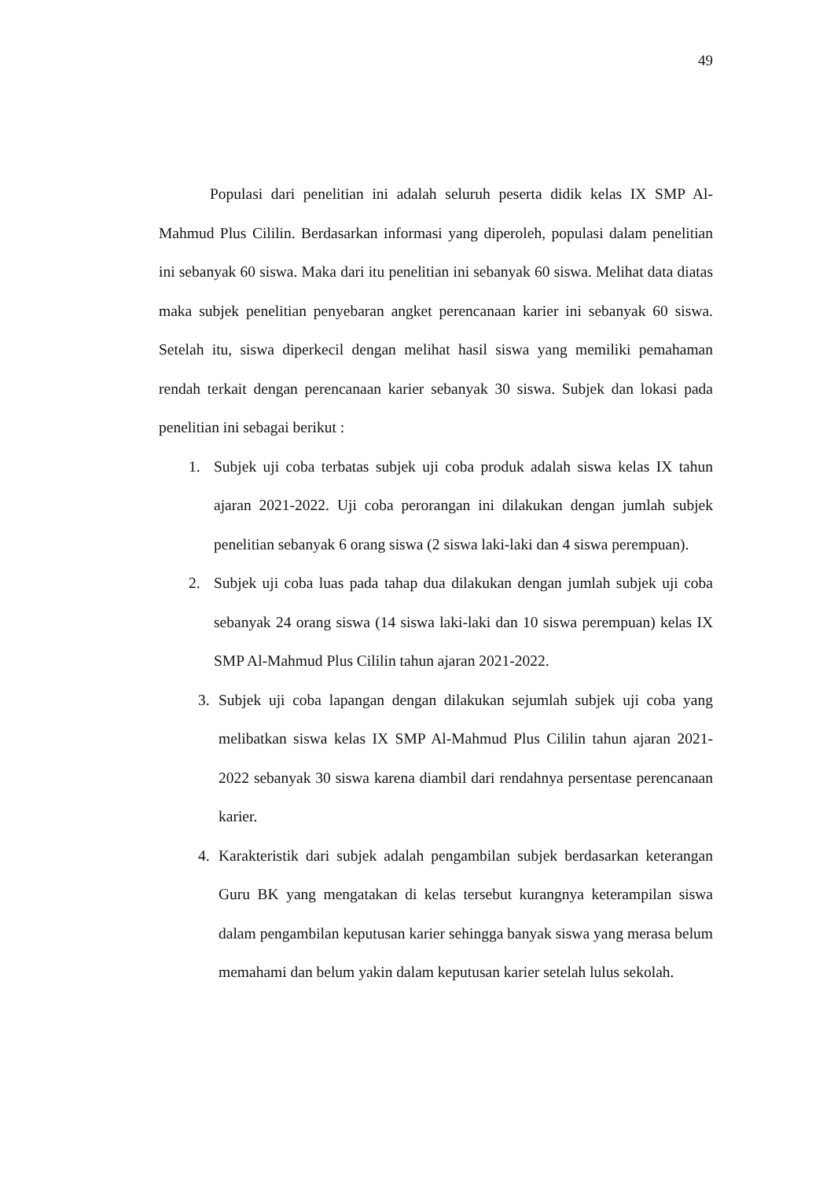49
Populasi dari penelitian ini adalah seluruh peserta didik kelas IX SMP Al-Mahmud Plus Cililin. Berdasarkan informasi yang diperoleh, populasi dalam penelitian ini sebanyak 60 siswa. Maka dari itu penelitian ini sebanyak 60 siswa. Melihat data diatas maka subjek penelitian penyebaran angket perencanaan karier ini sebanyak 60 siswa. Setelah itu, siswa diperkecil dengan melihat hasil siswa yang memiliki pemahaman rendah terkait dengan perencanaan karier sebanyak 30 siswa. Subjek dan lokasi pada penelitian ini sebagai berikut :
1. Subjek uji coba terbatas subjek uji coba produk adalah siswa kelas IX tahun ajaran 2021-2022. Uji coba perorangan ini dilakukan dengan jumlah subjek penelitian sebanyak 6 orang siswa (2 siswa laki-laki dan 4 siswa perempuan).
2. Subjek uji coba luas pada tahap dua dilakukan dengan jumlah subjek uji coba sebanyak 24 orang siswa (14 siswa laki-laki dan 10 siswa perempuan) kelas IX SMP Al-Mahmud Plus Cililin tahun ajaran 2021-2022.
3. Subjek uji coba lapangan dengan dilakukan sejumlah subjek uji coba yang melibatkan siswa kelas IX SMP Al-Mahmud Plus Cililin tahun ajaran 2021-2022 sebanyak 30 siswa karena diambil dari rendahnya persentase perencanaan karier.
4. Karakteristik dari subjek adalah pengambilan subjek berdasarkan keterangan Guru BK yang mengatakan di kelas tersebut kurangnya keterampilan siswa dalam pengambilan keputusan karier sehingga banyak siswa yang merasa belum memahami dan belum yakin dalam keputusan karier setelah lulus sekolah.